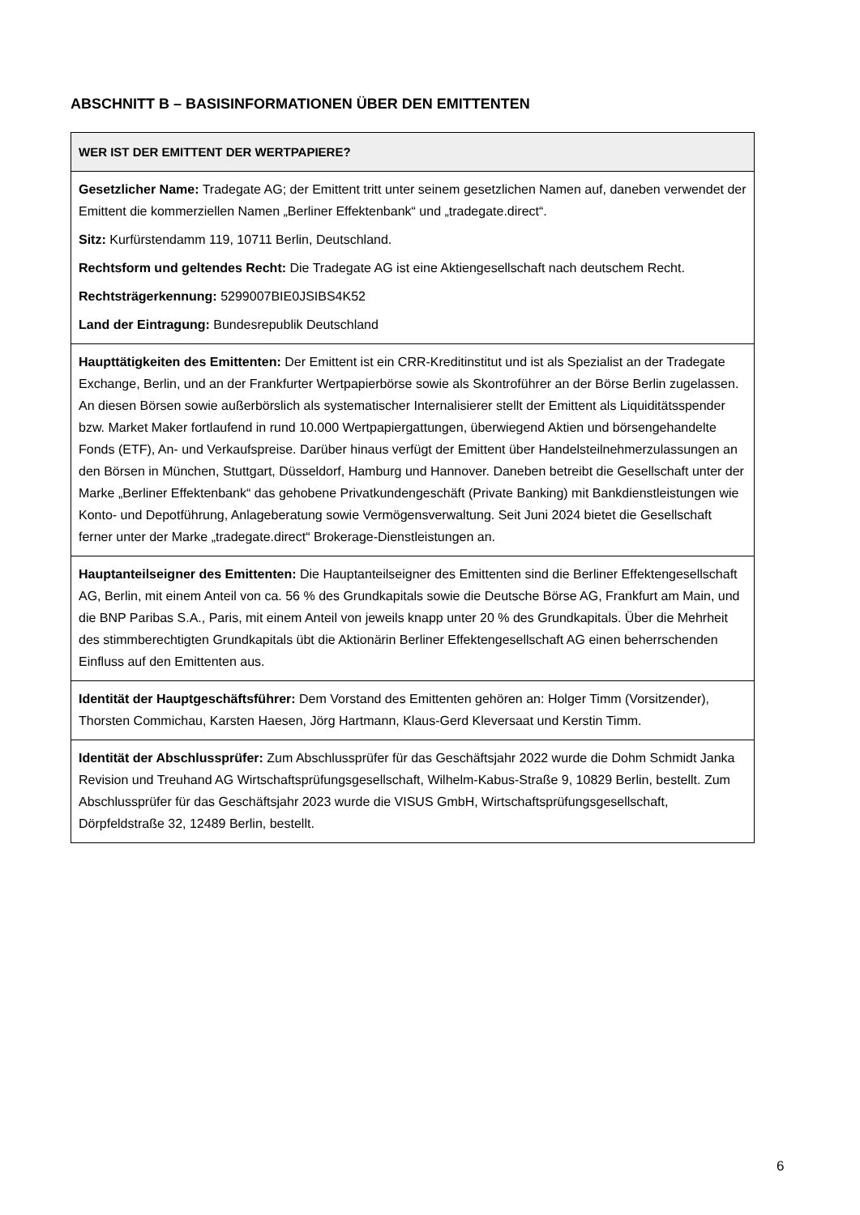ABSCHNITT B – BASISINFORMATIONEN ÜBER DEN EMITTENTEN
| WER IST DER EMITTENT DER WERTPAPIERE? |
| --- |
| Gesetzlicher Name: Tradegate AG; der Emittent tritt unter seinem gesetzlichen Namen auf, daneben verwendet der Emittent die kommerziellen Namen „Berliner Effektenbank“ und „tradegate.direct“. Sitz: Kurfürstendamm 119, 10711 Berlin, Deutschland. Rechtsform und geltendes Recht: Die Tradegate AG ist eine Aktiengesellschaft nach deutschem Recht. Rechtsträgerkennung: 5299007BIE0JSIBS4K52 Land der Eintragung: Bundesrepublik Deutschland |
| Haupttätigkeiten des Emittenten: Der Emittent ist ein CRR-Kreditinstitut und ist als Spezialist an der Tradegate Exchange, Berlin, und an der Frankfurter Wertpapierbörse sowie als Skontroführer an der Börse Berlin zugelassen. An diesen Börsen sowie außerbörslich als systematischer Internalisierer stellt der Emittent als Liquiditätsspender bzw. Market Maker fortlaufend in rund 10.000 Wertpapiergattungen, überwiegend Aktien und börsengehandelte Fonds (ETF), An- und Verkaufspreise. Darüber hinaus verfügt der Emittent über Handelsteilnehmerzulassungen an den Börsen in München, Stuttgart, Düsseldorf, Hamburg und Hannover. Daneben betreibt die Gesellschaft unter der Marke „Berliner Effektenbank“ das gehobene Privatkundengeschäft (Private Banking) mit Bankdienstleistungen wie Konto- und Depotführung, Anlageberatung sowie Vermögensverwaltung. Seit Juni 2024 bietet die Gesellschaft ferner unter der Marke „tradegate.direct“ Brokerage-Dienstleistungen an. |
| Hauptanteilseigner des Emittenten: Die Hauptanteilseigner des Emittenten sind die Berliner Effektengesellschaft AG, Berlin, mit einem Anteil von ca. 56 % des Grundkapitals sowie die Deutsche Börse AG, Frankfurt am Main, und die BNP Paribas S.A., Paris, mit einem Anteil von jeweils knapp unter 20 % des Grundkapitals. Über die Mehrheit des stimmberechtigten Grundkapitals übt die Aktionärin Berliner Effektengesellschaft AG einen beherrschenden Einfluss auf den Emittenten aus. |
| Identität der Hauptgeschäftsführer: Dem Vorstand des Emittenten gehören an: Holger Timm (Vorsitzender), Thorsten Commichau, Karsten Haesen, Jörg Hartmann, Klaus-Gerd Kleversaat und Kerstin Timm. |
| Identität der Abschlussprüfer: Zum Abschlussprüfer für das Geschäftsjahr 2022 wurde die Dohm Schmidt Janka Revision und Treuhand AG Wirtschaftsprüfungsgesellschaft, Wilhelm-Kabus-Straße 9, 10829 Berlin, bestellt. Zum Abschlussprüfer für das Geschäftsjahr 2023 wurde die VISUS GmbH, Wirtschaftsprüfungsgesellschaft, Dörpfeldstraße 32, 12489 Berlin, bestellt. |
6